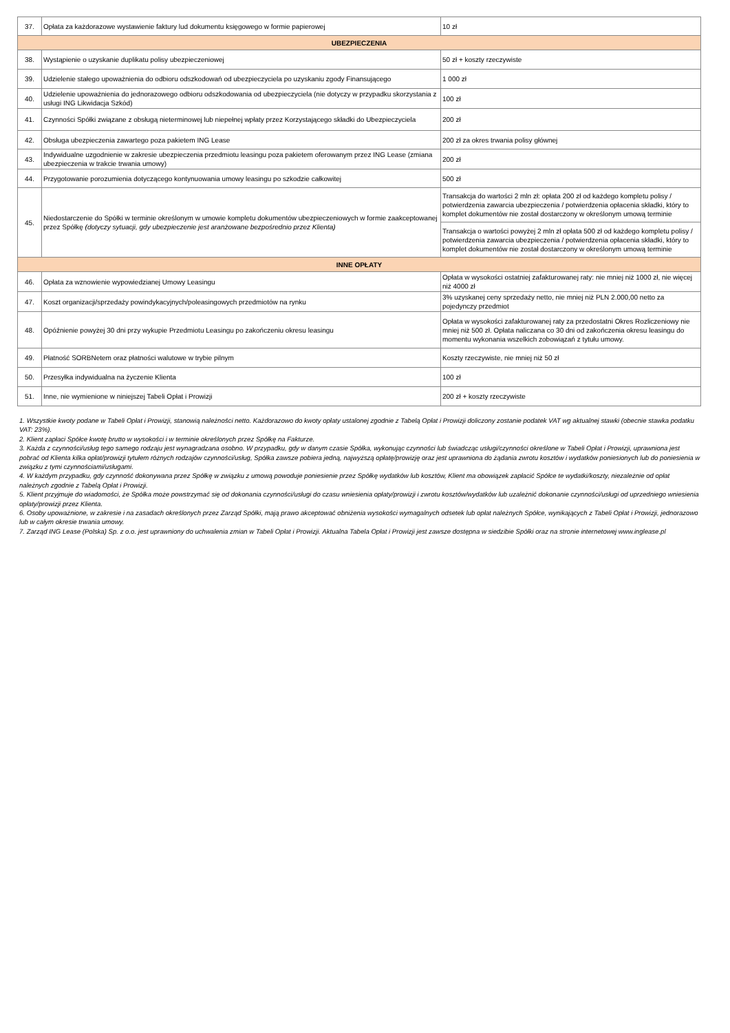| 37. | Opłata za każdorazowe wystawienie faktury lud dokumentu księgowego w formie papierowej | 10 zł |
| UBEZPIECZENIA | | |
| 38. | Wystąpienie o uzyskanie duplikatu polisy ubezpieczeniowej | 50 zł + koszty rzeczywiste |
| 39. | Udzielenie stałego upoważnienia do odbioru odszkodowań od ubezpieczyciela po uzyskaniu zgody Finansującego | 1 000 zł |
| 40. | Udzielenie upoważnienia do jednorazowego odbioru odszkodowania od ubezpieczyciela (nie dotyczy w przypadku skorzystania z usługi ING Likwidacja Szkód) | 100 zł |
| 41. | Czynności Spółki związane z obsługą nieterminowej lub niepełnej wpłaty przez Korzystającego składki do Ubezpieczyciela | 200 zł |
| 42. | Obsługa ubezpieczenia zawartego poza pakietem ING Lease | 200 zł za okres trwania polisy głównej |
| 43. | Indywidualne uzgodnienie w zakresie ubezpieczenia przedmiotu leasingu poza pakietem oferowanym przez ING Lease (zmiana ubezpieczenia w trakcie trwania umowy) | 200 zł |
| 44. | Przygotowanie porozumienia dotyczącego kontynuowania umowy leasingu po szkodzie całkowitej | 500 zł |
| 45. | Niedostarczenie do Spółki w terminie określonym w umowie kompletu dokumentów ubezpieczeniowych w formie zaakceptowanej przez Spółkę (dotyczy sytuacji, gdy ubezpieczenie jest aranżowane bezpośrednio przez Klienta) | Transakcja do wartości 2 mln zł: opłata 200 zł od każdego kompletu polisy / potwierdzenia zawarcia ubezpieczenia / potwierdzenia opłacenia składki, który to komplet dokumentów nie został dostarczony w określonym umową terminie |
| | | Transakcja o wartości powyżej 2 mln zł opłata 500 zł od każdego kompletu polisy / potwierdzenia zawarcia ubezpieczenia / potwierdzenia opłacenia składki, który to komplet dokumentów nie został dostarczony w określonym umową terminie |
| INNE OPŁATY | | |
| 46. | Opłata za wznowienie wypowiedzianej Umowy Leasingu | Opłata w wysokości ostatniej zafakturowanej raty: nie mniej niż 1000 zł, nie więcej niż 4000 zł |
| 47. | Koszt organizacji/sprzedaży powindykacyjnych/poleasingowych przedmiotów na rynku | 3% uzyskanej ceny sprzedaży netto, nie mniej niż PLN 2.000,00 netto za pojedynczy przedmiot |
| 48. | Opóźnienie powyżej 30 dni przy wykupie Przedmiotu Leasingu po zakończeniu okresu leasingu | Opłata w wysokości zafakturowanej raty za przedostatni Okres Rozliczeniowy nie mniej niż 500 zł. Opłata naliczana co 30 dni od zakończenia okresu leasingu do momentu wykonania wszelkich zobowiązań z tytułu umowy. |
| 49. | Płatność SORBNetem oraz płatności walutowe w trybie pilnym | Koszty rzeczywiste, nie mniej niż 50 zł |
| 50. | Przesyłka indywidualna na życzenie Klienta | 100 zł |
| 51. | Inne, nie wymienione w niniejszej Tabeli Opłat i Prowizji | 200 zł + koszty rzeczywiste |
1. Wszystkie kwoty podane w Tabeli Opłat i Prowizji, stanowią należności netto. Każdorazowo do kwoty opłaty ustalonej zgodnie z Tabelą Opłat i Prowizji doliczony zostanie podatek VAT wg aktualnej stawki (obecnie stawka podatku VAT: 23%).
2. Klient zapłaci Spółce kwotę brutto w wysokości i w terminie określonych przez Spółkę na Fakturze.
3. Każda z czynności/usług tego samego rodzaju jest wynagradzana osobno. W przypadku, gdy w danym czasie Spółka, wykonując czynności lub świadcząc usługi/czynności określone w Tabeli Opłat i Prowizji, uprawniona jest pobrać od Klienta kilka opłat/prowizji tytułem różnych rodzajów czynności/usług, Spółka zawsze pobiera jedną, najwyższą opłatę/prowizję oraz jest uprawniona do żądania zwrotu kosztów i wydatków poniesionych lub do poniesienia w związku z tymi czynnościami/usługami.
4. W każdym przypadku, gdy czynność dokonywana przez Spółkę w związku z umową powoduje poniesienie przez Spółkę wydatków lub kosztów, Klient ma obowiązek zapłacić Spółce te wydatki/koszty, niezależnie od opłat należnych zgodnie z Tabelą Opłat i Prowizji.
5. Klient przyjmuje do wiadomości, że Spółka może powstrzymać się od dokonania czynności/usługi do czasu wniesienia opłaty/prowizji i zwrotu kosztów/wydatków lub uzależnić dokonanie czynności/usługi od uprzedniego wniesienia opłaty/prowizji przez Klienta.
6. Osoby upoważnione, w zakresie i na zasadach określonych przez Zarząd Spółki, mają prawo akceptować obniżenia wysokości wymagalnych odsetek lub opłat należnych Spółce, wynikających z Tabeli Opłat i Prowizji, jednorazowo lub w całym okresie trwania umowy.
7. Zarząd ING Lease (Polska) Sp. z o.o. jest uprawniony do uchwalenia zmian w Tabeli Opłat i Prowizji. Aktualna Tabela Opłat i Prowizji jest zawsze dostępna w siedzibie Spółki oraz na stronie internetowej www.inglease.pl